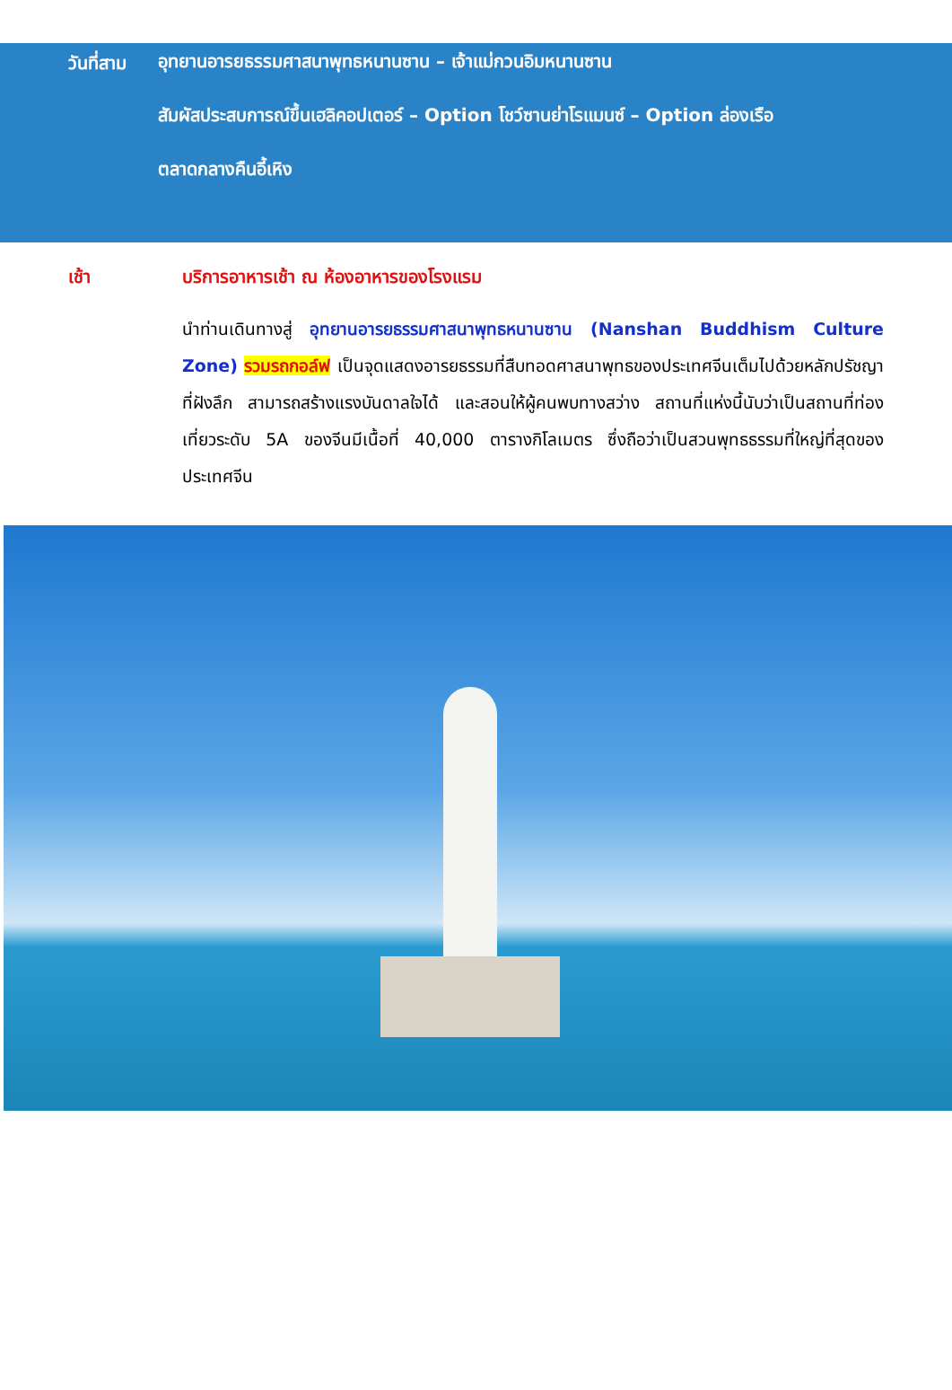วันที่สาม
อุทยานอารยธรรมศาสนาพุทธหนานซาน – เจ้าแม่กวนอิมหนานซาน
สัมผัสประสบการณ์ขึ้นเฮลิคอปเตอร์ – Option โชว์ซานย่าโรแมนซ์ – Option ล่องเรือ
ตลาดกลางคืนอี้เหิง
เช้า บริการอาหารเช้า ณ ห้องอาหารของโรงแรม
นำท่านเดินทางสู่ อุทยานอารยธรรมศาสนาพุทธหนานซาน (Nanshan Buddhism Culture Zone) รวมรถกอล์ฟ เป็นจุดแสดงอารยธรรมที่สืบทอดศาสนาพุทธของประเทศจีนเต็มไปด้วยหลักปรัชญาที่ฝังลึก สามารถสร้างแรงบันดาลใจได้ และสอนให้ผู้คนพบทางสว่าง สถานที่แห่งนี้นับว่าเป็นสถานที่ท่องเที่ยวระดับ 5A ของจีนมีเนื้อที่ 40,000 ตารางกิโลเมตร ซึ่งถือว่าเป็นสวนพุทธธรรมที่ใหญ่ที่สุดของประเทศจีน